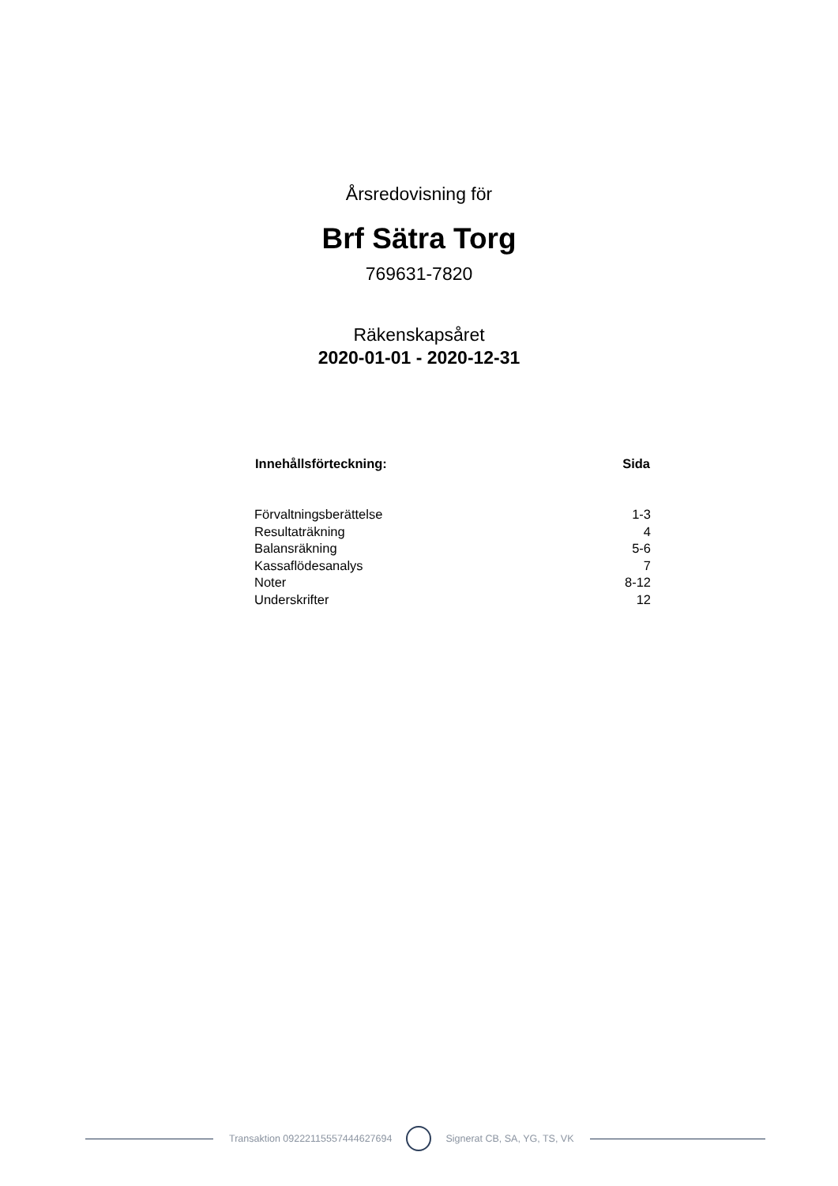Årsredovisning för
Brf Sätra Torg
769631-7820
Räkenskapsåret
2020-01-01 - 2020-12-31
| Innehållsförteckning: | Sida |
| --- | --- |
| Förvaltningsberättelse | 1-3 |
| Resultaträkning | 4 |
| Balansräkning | 5-6 |
| Kassaflödesanalys | 7 |
| Noter | 8-12 |
| Underskrifter | 12 |
Transaktion 09222115557444627694
Signerat CB, SA, YG, TS, VK